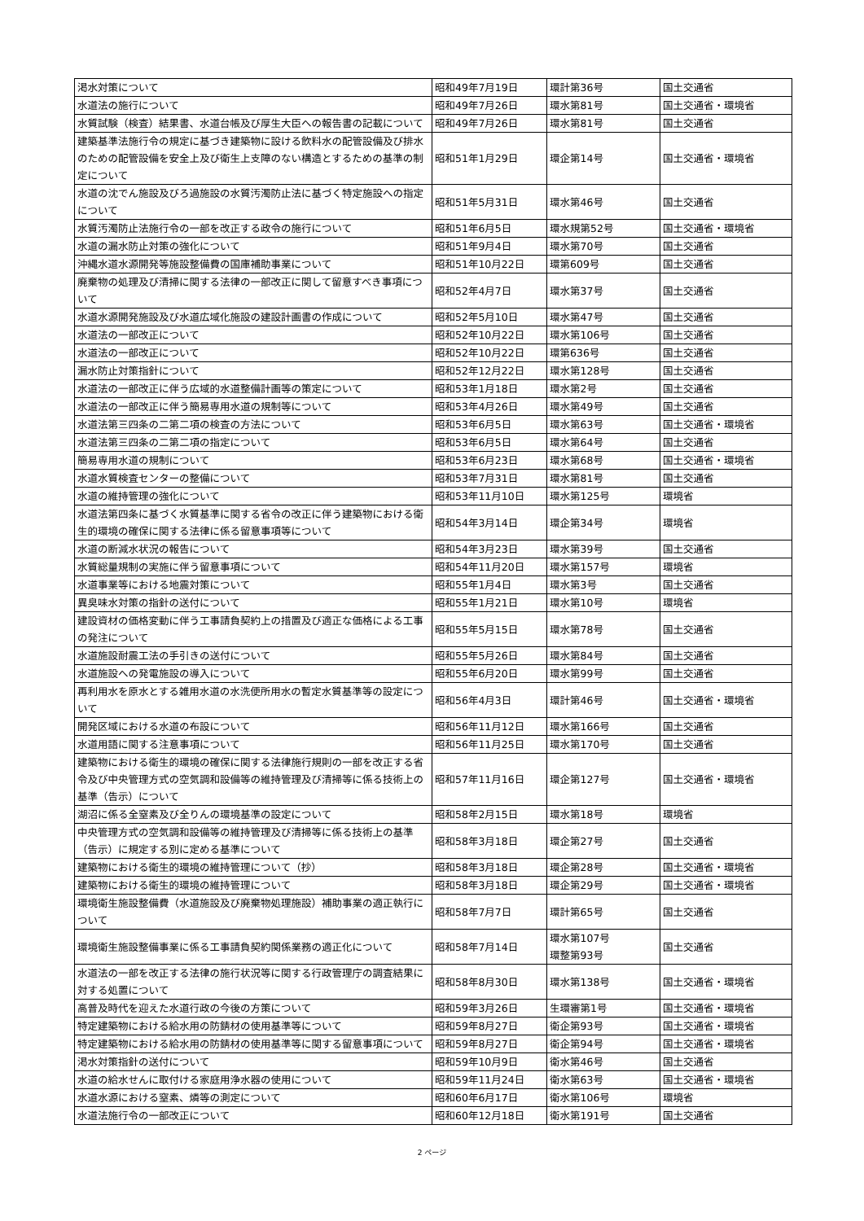| 渇水対策について | 昭和49年7月19日 | 環計第36号 | 国土交通省 |
| 水道法の施行について | 昭和49年7月26日 | 環水第81号 | 国土交通省・環境省 |
| 水質試験（検査）結果書、水道台帳及び厚生大臣への報告書の記載について | 昭和49年7月26日 | 環水第81号 | 国土交通省 |
| 建築基準法施行令の規定に基づき建築物に設ける飲料水の配管設備及び排水のための配管設備を安全上及び衛生上支障のない構造とするための基準の制定について | 昭和51年1月29日 | 環企第14号 | 国土交通省・環境省 |
| 水道の沈でん施設及びろ過施設の水質汚濁防止法に基づく特定施設への指定について | 昭和51年5月31日 | 環水第46号 | 国土交通省 |
| 水質汚濁防止法施行令の一部を改正する政令の施行について | 昭和51年6月5日 | 環水規第52号 | 国土交通省・環境省 |
| 水道の漏水防止対策の強化について | 昭和51年9月4日 | 環水第70号 | 国土交通省 |
| 沖縄水道水源開発等施設整備費の国庫補助事業について | 昭和51年10月22日 | 環第609号 | 国土交通省 |
| 廃棄物の処理及び清掃に関する法律の一部改正に関して留意すべき事項について | 昭和52年4月7日 | 環水第37号 | 国土交通省 |
| 水道水源開発施設及び水道広域化施設の建設計画書の作成について | 昭和52年5月10日 | 環水第47号 | 国土交通省 |
| 水道法の一部改正について | 昭和52年10月22日 | 環水第106号 | 国土交通省 |
| 水道法の一部改正について | 昭和52年10月22日 | 環第636号 | 国土交通省 |
| 漏水防止対策指針について | 昭和52年12月22日 | 環水第128号 | 国土交通省 |
| 水道法の一部改正に伴う広域的水道整備計画等の策定について | 昭和53年1月18日 | 環水第2号 | 国土交通省 |
| 水道法の一部改正に伴う簡易専用水道の規制等について | 昭和53年4月26日 | 環水第49号 | 国土交通省 |
| 水道法第三四条の二第二項の検査の方法について | 昭和53年6月5日 | 環水第63号 | 国土交通省・環境省 |
| 水道法第三四条の二第二項の指定について | 昭和53年6月5日 | 環水第64号 | 国土交通省 |
| 簡易専用水道の規制について | 昭和53年6月23日 | 環水第68号 | 国土交通省・環境省 |
| 水道水質検査センターの整備について | 昭和53年7月31日 | 環水第81号 | 国土交通省 |
| 水道の維持管理の強化について | 昭和53年11月10日 | 環水第125号 | 環境省 |
| 水道法第四条に基づく水質基準に関する省令の改正に伴う建築物における衛生的環境の確保に関する法律に係る留意事項等について | 昭和54年3月14日 | 環企第34号 | 環境省 |
| 水道の断減水状況の報告について | 昭和54年3月23日 | 環水第39号 | 国土交通省 |
| 水質総量規制の実施に伴う留意事項について | 昭和54年11月20日 | 環水第157号 | 環境省 |
| 水道事業等における地震対策について | 昭和55年1月4日 | 環水第3号 | 国土交通省 |
| 異臭味水対策の指針の送付について | 昭和55年1月21日 | 環水第10号 | 環境省 |
| 建設資材の価格変動に伴う工事請負契約上の措置及び適正な価格による工事の発注について | 昭和55年5月15日 | 環水第78号 | 国土交通省 |
| 水道施設耐震工法の手引きの送付について | 昭和55年5月26日 | 環水第84号 | 国土交通省 |
| 水道施設への発電施設の導入について | 昭和55年6月20日 | 環水第99号 | 国土交通省 |
| 再利用水を原水とする雑用水道の水洗便所用水の暫定水質基準等の設定について | 昭和56年4月3日 | 環計第46号 | 国土交通省・環境省 |
| 開発区域における水道の布設について | 昭和56年11月12日 | 環水第166号 | 国土交通省 |
| 水道用語に関する注意事項について | 昭和56年11月25日 | 環水第170号 | 国土交通省 |
| 建築物における衛生的環境の確保に関する法律施行規則の一部を改正する省令及び中央管理方式の空気調和設備等の維持管理及び清掃等に係る技術上の基準（告示）について | 昭和57年11月16日 | 環企第127号 | 国土交通省・環境省 |
| 湖沼に係る全窒素及び全りんの環境基準の設定について | 昭和58年2月15日 | 環水第18号 | 環境省 |
| 中央管理方式の空気調和設備等の維持管理及び清掃等に係る技術上の基準（告示）に規定する別に定める基準について | 昭和58年3月18日 | 環企第27号 | 国土交通省 |
| 建築物における衛生的環境の維持管理について（抄） | 昭和58年3月18日 | 環企第28号 | 国土交通省・環境省 |
| 建築物における衛生的環境の維持管理について | 昭和58年3月18日 | 環企第29号 | 国土交通省・環境省 |
| 環境衛生施設整備費（水道施設及び廃棄物処理施設）補助事業の適正執行について | 昭和58年7月7日 | 環計第65号 | 国土交通省 |
| 環境衛生施設整備事業に係る工事請負契約関係業務の適正化について | 昭和58年7月14日 | 環水第107号 環整第93号 | 国土交通省 |
| 水道法の一部を改正する法律の施行状況等に関する行政管理庁の調査結果に対する処置について | 昭和58年8月30日 | 環水第138号 | 国土交通省・環境省 |
| 高普及時代を迎えた水道行政の今後の方策について | 昭和59年3月26日 | 生環審第1号 | 国土交通省・環境省 |
| 特定建築物における給水用の防錆材の使用基準等について | 昭和59年8月27日 | 衛企第93号 | 国土交通省・環境省 |
| 特定建築物における給水用の防錆材の使用基準等に関する留意事項について | 昭和59年8月27日 | 衛企第94号 | 国土交通省・環境省 |
| 渇水対策指針の送付について | 昭和59年10月9日 | 衛水第46号 | 国土交通省 |
| 水道の給水せんに取付ける家庭用浄水器の使用について | 昭和59年11月24日 | 衛水第63号 | 国土交通省・環境省 |
| 水道水源における窒素、燐等の測定について | 昭和60年6月17日 | 衛水第106号 | 環境省 |
| 水道法施行令の一部改正について | 昭和60年12月18日 | 衛水第191号 | 国土交通省 |
2 ページ